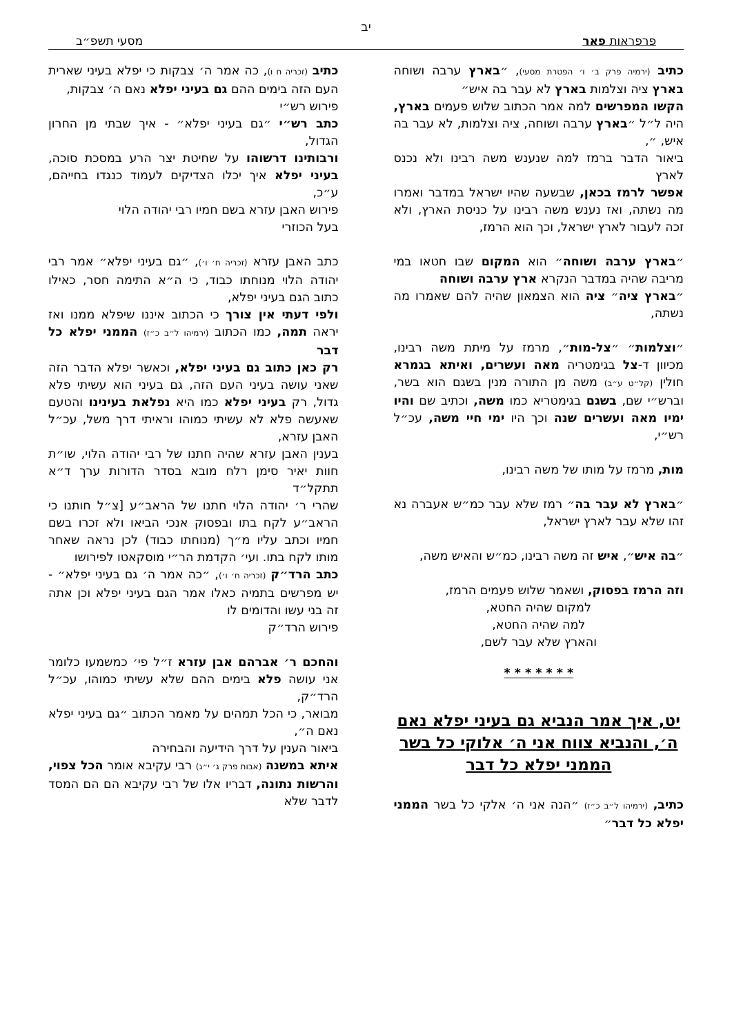יב
פרפראות פאר מסעי תשפ״ב
כתיב (ירמיה פרק ב׳ ו׳ הפטרת מסעי), ״בארץ ערבה ושוחה בארץ ציה וצלמות בארץ לא עבר בה איש״
הקשו המפרשים למה אמר הכתוב שלוש פעמים בארץ, היה ל״ל ״בארץ ערבה ושוחה, ציה וצלמות, לא עבר בה איש, ״,
ביאור הדבר ברמז למה שנענש משה רבינו ולא נכנס לארץ
אפשר לרמז בכאן, שבשעה שהיו ישראל במדבר ואמרו מה נשתה, ואז נענש משה רבינו על כניסת הארץ, ולא זכה לעבור לארץ ישראל, וכך הוא הרמז,
״בארץ ערבה ושוחה״ הוא המקום שבו חטאו במי מריבה שהיה במדבר הנקרא ארץ ערבה ושוחה
״בארץ ציה״ ציה הוא הצמאון שהיה להם שאמרו מה נשתה,
״וצלמות״ ״צל-מות״, מרמז על מיתת משה רבינו, מכיוון ד-צל בגימטריה מאה ועשרים, ואיתא בגמרא חולין (קל״ט ע״ב) משה מן התורה מנין בשגם הוא בשר, וברש״י שם, בשגם בגימטריא כמו משה, וכתיב שם והיו ימיו מאה ועשרים שנה וכך היו ימי חיי משה, עכ״ל רש״י,
מות, מרמז על מותו של משה רבינו,
״בארץ לא עבר בה״ רמז שלא עבר כמ״ש אעברה נא זהו שלא עבר לארץ ישראל,
״בה איש״, איש זה משה רבינו, כמ״ש והאיש משה,
וזה הרמז בפסוק, ושאמר שלוש פעמים הרמז,
למקום שהיה החטא,
למה שהיה החטא,
והארץ שלא עבר לשם,
* * * * * * *
יט, איך אמר הנביא גם בעיני יפלא נאם ה׳, והנביא צווח אני ה׳ אלוקי כל בשר הממני יפלא כל דבר
כתיב, (ירמיהו ל״ב כ״ז) ״הנה אני ה׳ אלקי כל בשר הממני יפלא כל דבר״
כתיב (זכריה ח ו), כה אמר ה׳ צבקות כי יפלא בעיני שארית העם הזה בימים ההם גם בעיני יפלא נאם ה׳ צבקות,
פירוש רש״י
כתב רש״י ״גם בעיני יפלא״ - איך שבתי מן החרון הגדול,
ורבותינו דרשוהו על שחיטת יצר הרע במסכת סוכה, בעיני יפלא איך יכלו הצדיקים לעמוד כנגדו בחייהם, ע״כ,
פירוש האבן עזרא בשם חמיו רבי יהודה הלוי
בעל הכוזרי
כתב האבן עזרא (זכריה ח׳ ו׳), ״גם בעיני יפלא״ אמר רבי יהודה הלוי מנוחתו כבוד, כי ה״א התימה חסר, כאילו כתוב הגם בעיני יפלא,
ולפי דעתי אין צורך כי הכתוב איננו שיפלא ממנו ואז יראה תמה, כמו הכתוב (ירמיהו ל״ב כ״ז) הממני יפלא כל דבר
רק כאן כתוב גם בעיני יפלא, וכאשר יפלא הדבר הזה שאני עושה בעיני העם הזה, גם בעיני הוא עשיתי פלא גדול, רק בעיני יפלא כמו היא נפלאת בעינינו והטעם שאעשה פלא לא עשיתי כמוהו וראיתי דרך משל, עכ״ל האבן עזרא,
בענין האבן עזרא שהיה חתנו של רבי יהודה הלוי, שו״ת חוות יאיר סימן רלח מובא בסדר הדורות ערך ד״א תתקל״ד
שהרי ר׳ יהודה הלוי חתנו של הראב״ע [צ״ל חותנו כי הראב״ע לקח בתו ובפסוק אנכי הביאו ולא זכרו בשם חמיו וכתב עליו מ״ך (מנוחתו כבוד) לכן נראה שאחר מותו לקח בתו. ועי׳ הקדמת הר״י מוסקאטו לפירושו
כתב הרד״ק (זכריה ח׳ ו׳), ״כה אמר ה׳ גם בעיני יפלא״ - יש מפרשים בתמיה כאלו אמר הגם בעיני יפלא וכן אתה זה בני עשו והדומים לו
פירוש הרד״ק
והחכם ר׳ אברהם אבן עזרא ז״ל פי׳ כמשמעו כלומר אני עושה פלא בימים ההם שלא עשיתי כמוהו, עכ״ל הרד״ק,
מבואר, כי הכל תמהים על מאמר הכתוב ״גם בעיני יפלא נאם ה״,
ביאור הענין על דרך הידיעה והבחירה
איתא במשנה (אבות פרק ג׳ י״ג) רבי עקיבא אומר הכל צפוי, והרשות נתונה, דבריו אלו של רבי עקיבא הם הם המסד לדבר שלא